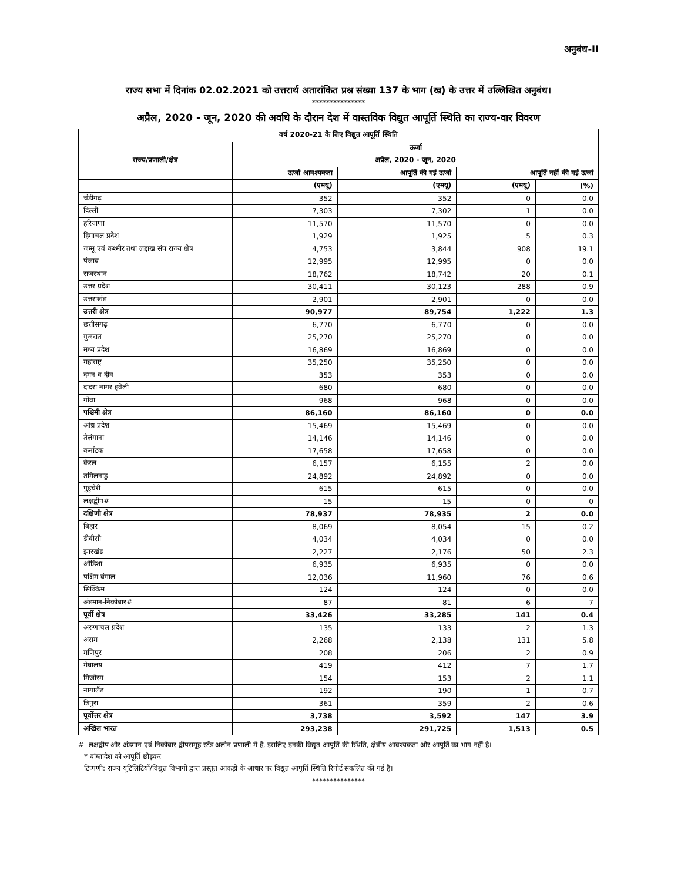अनुबंध-II
राज्य सभा में दिनांक 02.02.2021 को उत्तरार्थ अतारांकित प्रश्न संख्या 137 के भाग (ख) के उत्तर में उल्लिखित अनुबंध।
***************
अप्रैल, 2020 - जून, 2020 की अवधि के दौरान देश में वास्तविक विद्युत आपूर्ति स्थिति का राज्य-वार विवरण
| वर्ष 2020-21 के लिए विद्युत आपूर्ति स्थिति | | | | |
| --- | --- | --- | --- | --- |
| राज्य/प्रणाली/क्षेत्र | ऊर्जा | | | |
| | अप्रैल, 2020 - जून, 2020 | | | |
| | ऊर्जा आवश्यकता | आपूर्ति की गई ऊर्जा | आपूर्ति नहीं की गई ऊर्जा | |
| | (एमयू) | (एमयू) | (एमयू) | (%) |
| चंडीगढ़ | 352 | 352 | 0 | 0.0 |
| दिल्ली | 7,303 | 7,302 | 1 | 0.0 |
| हरियाणा | 11,570 | 11,570 | 0 | 0.0 |
| हिमाचल प्रदेश | 1,929 | 1,925 | 5 | 0.3 |
| जम्मू एवं कश्मीर तथा लद्दाख संघ राज्य क्षेत्र | 4,753 | 3,844 | 908 | 19.1 |
| पंजाब | 12,995 | 12,995 | 0 | 0.0 |
| राजस्थान | 18,762 | 18,742 | 20 | 0.1 |
| उत्तर प्रदेश | 30,411 | 30,123 | 288 | 0.9 |
| उत्तराखंड | 2,901 | 2,901 | 0 | 0.0 |
| उत्तरी क्षेत्र | 90,977 | 89,754 | 1,222 | 1.3 |
| छत्तीसगढ़ | 6,770 | 6,770 | 0 | 0.0 |
| गुजरात | 25,270 | 25,270 | 0 | 0.0 |
| मध्य प्रदेश | 16,869 | 16,869 | 0 | 0.0 |
| महाराष्ट्र | 35,250 | 35,250 | 0 | 0.0 |
| दमन व दीव | 353 | 353 | 0 | 0.0 |
| दादरा नागर हवेली | 680 | 680 | 0 | 0.0 |
| गोवा | 968 | 968 | 0 | 0.0 |
| पश्चिमी क्षेत्र | 86,160 | 86,160 | 0 | 0.0 |
| आंध्र प्रदेश | 15,469 | 15,469 | 0 | 0.0 |
| तेलंगाना | 14,146 | 14,146 | 0 | 0.0 |
| कर्नाटक | 17,658 | 17,658 | 0 | 0.0 |
| केरल | 6,157 | 6,155 | 2 | 0.0 |
| तमिलनाडु | 24,892 | 24,892 | 0 | 0.0 |
| पुडुचेरी | 615 | 615 | 0 | 0.0 |
| लक्षद्वीप# | 15 | 15 | 0 | 0 |
| दक्षिणी क्षेत्र | 78,937 | 78,935 | 2 | 0.0 |
| बिहार | 8,069 | 8,054 | 15 | 0.2 |
| डीवीसी | 4,034 | 4,034 | 0 | 0.0 |
| झारखंड | 2,227 | 2,176 | 50 | 2.3 |
| ओडिशा | 6,935 | 6,935 | 0 | 0.0 |
| पश्चिम बंगाल | 12,036 | 11,960 | 76 | 0.6 |
| सिक्किम | 124 | 124 | 0 | 0.0 |
| अंडमान-निकोबार# | 87 | 81 | 6 | 7 |
| पूर्वी क्षेत्र | 33,426 | 33,285 | 141 | 0.4 |
| अरुणाचल प्रदेश | 135 | 133 | 2 | 1.3 |
| असम | 2,268 | 2,138 | 131 | 5.8 |
| मणिपुर | 208 | 206 | 2 | 0.9 |
| मेघालय | 419 | 412 | 7 | 1.7 |
| मिजोरम | 154 | 153 | 2 | 1.1 |
| नागालैंड | 192 | 190 | 1 | 0.7 |
| त्रिपुरा | 361 | 359 | 2 | 0.6 |
| पूर्वोत्तर क्षेत्र | 3,738 | 3,592 | 147 | 3.9 |
| अखिल भारत | 293,238 | 291,725 | 1,513 | 0.5 |
# लक्षद्वीप और अंडमान एवं निकोबार द्वीपसमूह स्टैंड अलोन प्रणाली में हैं, इसलिए इनकी विद्युत आपूर्ति की स्थिति, क्षेत्रीय आवश्यकता और आपूर्ति का भाग नहीं है।
* बांग्लादेश को आपूर्ति छोड़कर
टिप्पणी: राज्य यूटिलिटियों/विद्युत विभागों द्वारा प्रस्तुत आंकड़ों के आधार पर विद्युत आपूर्ति स्थिति रिपोर्ट संकलित की गई है।
***************